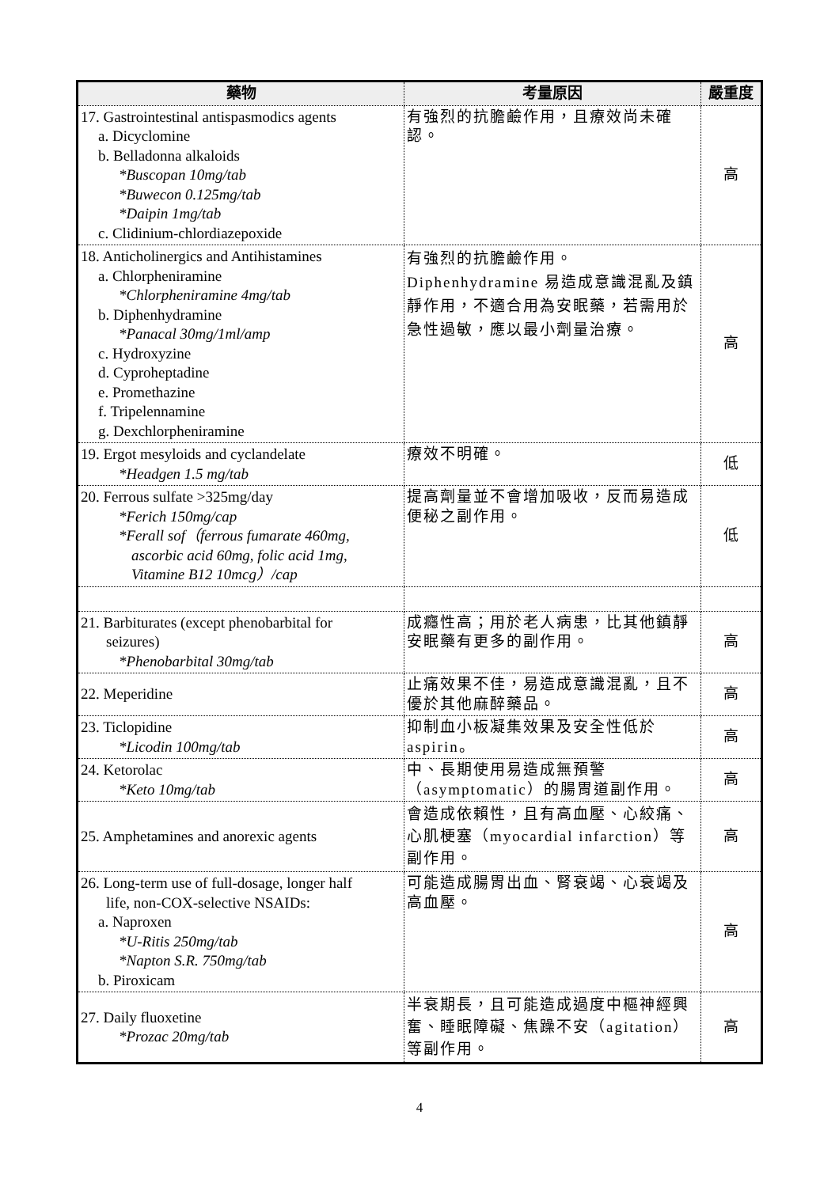| 藥物 | 考量原因 | 嚴重度 |
| --- | --- | --- |
| 17. Gastrointestinal antispasmodics agents a. Dicyclomine b. Belladonna alkaloids *Buscopan 10mg/tab *Buwecon 0.125mg/tab *Daipin 1mg/tab c. Clidinium-chlordiazepoxide | 有強烈的抗膽鹼作用，且療效尚未確認。 | 高 |
| 18. Anticholinergics and Antihistamines a. Chlorpheniramine *Chlorpheniramine 4mg/tab b. Diphenhydramine *Panacal 30mg/1ml/amp c. Hydroxyzine d. Cyproheptadine e. Promethazine f. Tripelennamine g. Dexchlorpheniramine | 有強烈的抗膽鹼作用。 Diphenhydramine 易造成意識混亂及鎮靜作用，不適合用為安眠藥，若需用於急性過敏，應以最小劑量治療。 | 高 |
| 19. Ergot mesyloids and cyclandelate *Headgen 1.5 mg/tab | 療效不明確。 | 低 |
| 20. Ferrous sulfate >325mg/day *Ferich 150mg/cap *Ferall sof（ferrous fumarate 460mg, ascorbic acid 60mg, folic acid 1mg, Vitamine B12 10mcg）/cap | 提高劑量並不會增加吸收，反而易造成便秘之副作用。 | 低 |
| 21. Barbiturates (except phenobarbital for seizures) *Phenobarbital 30mg/tab | 成癮性高；用於老人病患，比其他鎮靜安眠藥有更多的副作用。 | 高 |
| 22. Meperidine | 止痛效果不佳，易造成意識混亂，且不優於其他麻醉藥品。 | 高 |
| 23. Ticlopidine *Licodin 100mg/tab | 抑制血小板凝集效果及安全性低於aspirin。 | 高 |
| 24. Ketorolac *Keto 10mg/tab | 中、長期使用易造成無預警（asymptomatic）的腸胃道副作用。 | 高 |
| 25. Amphetamines and anorexic agents | 會造成依賴性，且有高血壓、心絞痛、心肌梗塞（myocardial infarction）等副作用。 | 高 |
| 26. Long-term use of full-dosage, longer half life, non-COX-selective NSAIDs: a. Naproxen *U-Ritis 250mg/tab *Napton S.R. 750mg/tab b. Piroxicam | 可能造成腸胃出血、腎衰竭、心衰竭及高血壓。 | 高 |
| 27. Daily fluoxetine *Prozac 20mg/tab | 半衰期長，且可能造成過度中樞神經興奮、睡眠障礙、焦躁不安（agitation）等副作用。 | 高 |
4